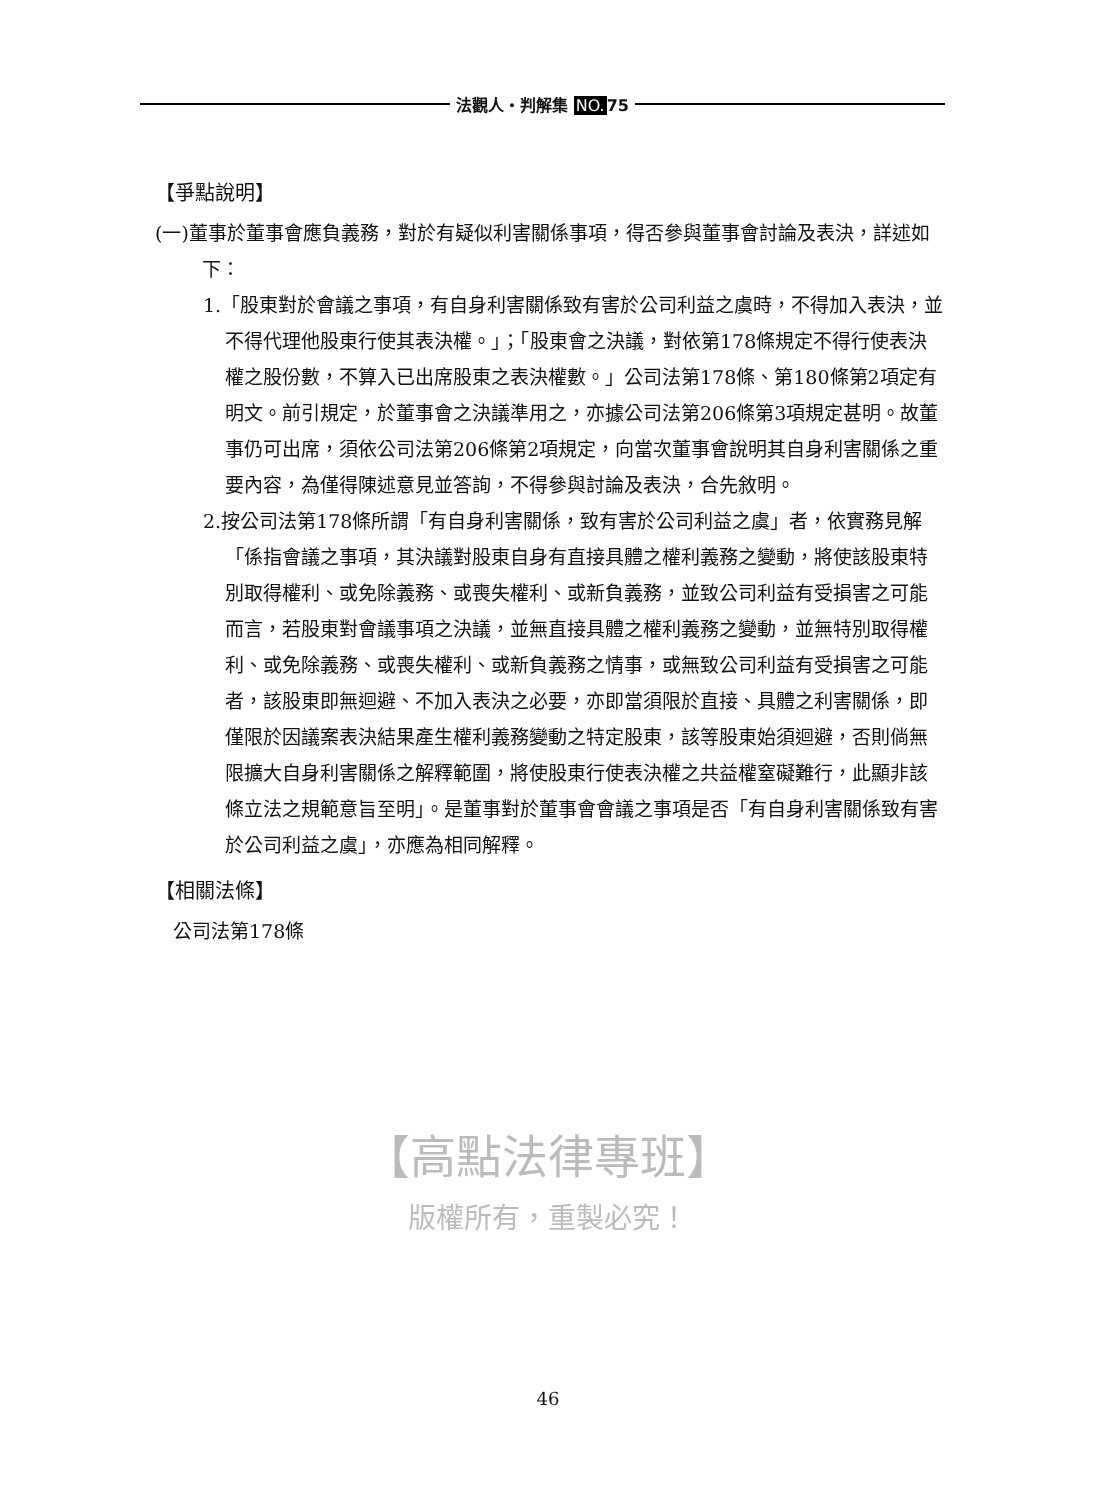法觀人・判解集 NO. 75
【爭點說明】
(一)董事於董事會應負義務，對於有疑似利害關係事項，得否參與董事會討論及表決，詳述如下：
1.「股東對於會議之事項，有自身利害關係致有害於公司利益之虞時，不得加入表決，並不得代理他股東行使其表決權。」；「股東會之決議，對依第178條規定不得行使表決權之股份數，不算入已出席股東之表決權數。」公司法第178條、第180條第2項定有明文。前引規定，於董事會之決議準用之，亦據公司法第206條第3項規定甚明。故董事仍可出席，須依公司法第206條第2項規定，向當次董事會說明其自身利害關係之重要內容，為僅得陳述意見並答詢，不得參與討論及表決，合先敘明。
2.按公司法第178條所謂「有自身利害關係，致有害於公司利益之虞」者，依實務見解「係指會議之事項，其決議對股東自身有直接具體之權利義務之變動，將使該股東特別取得權利、或免除義務、或喪失權利、或新負義務，並致公司利益有受損害之可能而言，若股東對會議事項之決議，並無直接具體之權利義務之變動，並無特別取得權利、或免除義務、或喪失權利、或新負義務之情事，或無致公司利益有受損害之可能者，該股東即無迴避、不加入表決之必要，亦即當須限於直接、具體之利害關係，即僅限於因議案表決結果產生權利義務變動之特定股東，該等股東始須迴避，否則倘無限擴大自身利害關係之解釋範圍，將使股東行使表決權之共益權窒礙難行，此顯非該條立法之規範意旨至明」。是董事對於董事會會議之事項是否「有自身利害關係致有害於公司利益之虞」，亦應為相同解釋。
【相關法條】
公司法第178條
【高點法律專班】
版權所有，重製必究！
46